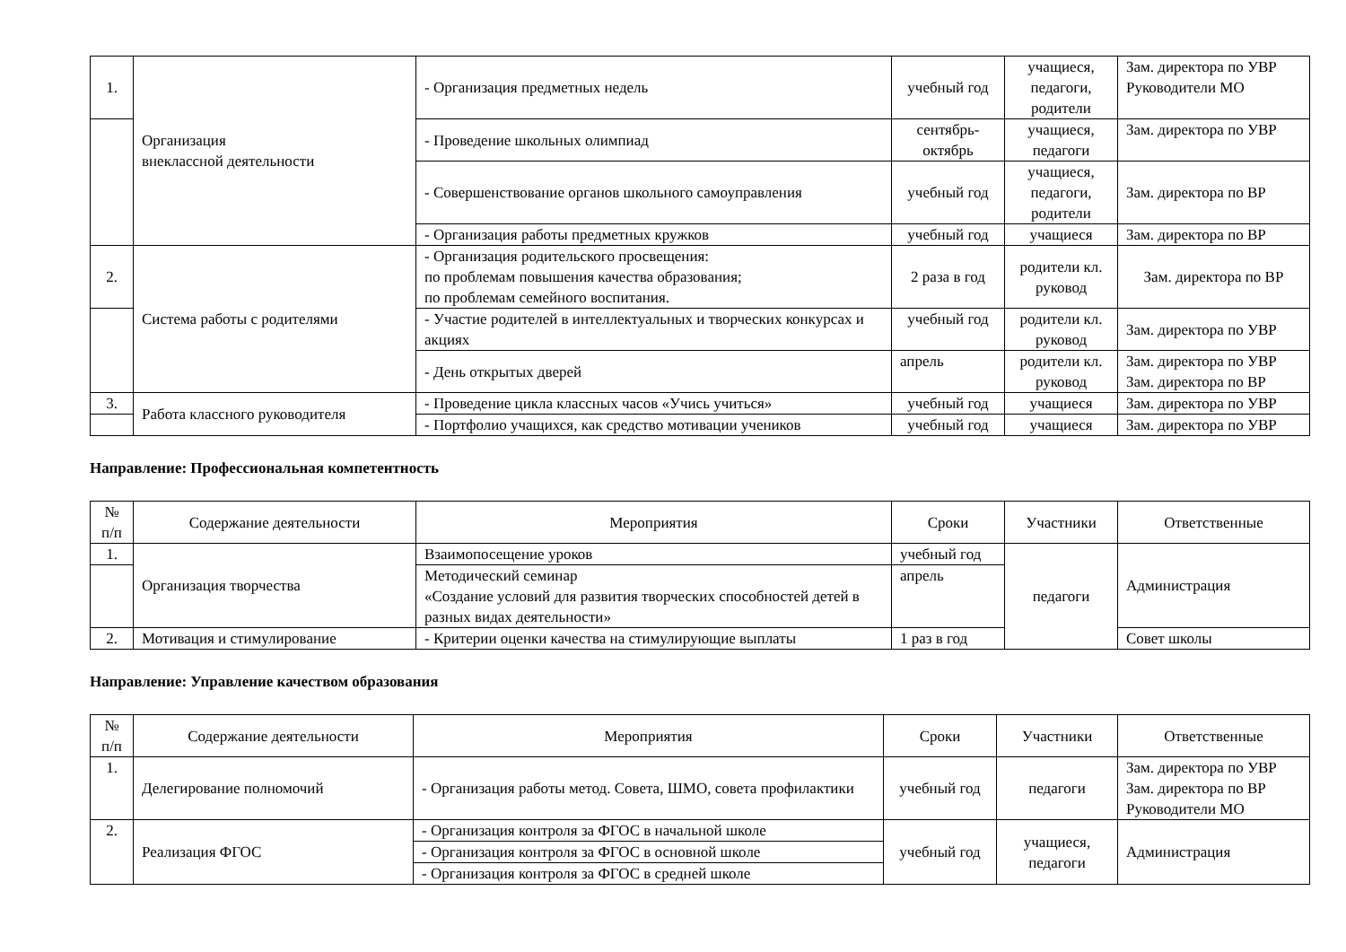| 1. | Организация внеклассной деятельности | - Организация предметных недель | учебный год | учащиеся, педагоги, родители | Зам. директора по УВР Руководители МО |
| | | - Проведение школьных олимпиад | сентябрь-октябрь | учащиеся, педагоги | Зам. директора по УВР |
| | | - Совершенствование органов школьного самоуправления | учебный год | учащиеся, педагоги, родители | Зам. директора по ВР |
| | | - Организация работы предметных кружков | учебный год | учащиеся | Зам. директора по ВР |
| 2. | Система работы с родителями | - Организация родительского просвещения: по проблемам повышения качества образования; по проблемам семейного воспитания. | 2 раза в год | родители кл. руковод | Зам. директора по ВР |
| | | - Участие родителей в интеллектуальных и творческих конкурсах и акциях | учебный год | родители кл. руковод | Зам. директора по УВР |
| | | - День открытых дверей | апрель | родители кл. руковод | Зам. директора по УВР Зам. директора по ВР |
| 3. | Работа классного руководителя | - Проведение цикла классных часов «Учись учиться» | учебный год | учащиеся | Зам. директора по УВР |
| | | - Портфолио учащихся, как средство мотивации учеников | учебный год | учащиеся | Зам. директора по УВР |
Направление: Профессиональная компетентность
| № п/п | Содержание деятельности | Мероприятия | Сроки | Участники | Ответственные |
| --- | --- | --- | --- | --- | --- |
| 1. | Организация творчества | Взаимопосещение уроков | учебный год | педагоги | Администрация |
| | | Методический семинар «Создание условий для развития творческих способностей детей в разных видах деятельности» | апрель | | |
| 2. | Мотивация и стимулирование | - Критерии оценки качества на стимулирующие выплаты | 1 раз в год | | Совет школы |
Направление: Управление качеством образования
| № п/п | Содержание деятельности | Мероприятия | Сроки | Участники | Ответственные |
| --- | --- | --- | --- | --- | --- |
| 1. | Делегирование полномочий | - Организация работы метод. Совета, ШМО, совета профилактики | учебный год | педагоги | Зам. директора по УВР Зам. директора по ВР Руководители МО |
| 2. | Реализация ФГОС | - Организация контроля за ФГОС в начальной школе | учебный год | учащиеся, педагоги | Администрация |
| | | - Организация контроля за ФГОС в основной школе | | | |
| | | - Организация контроля за ФГОС в средней школе | | | |